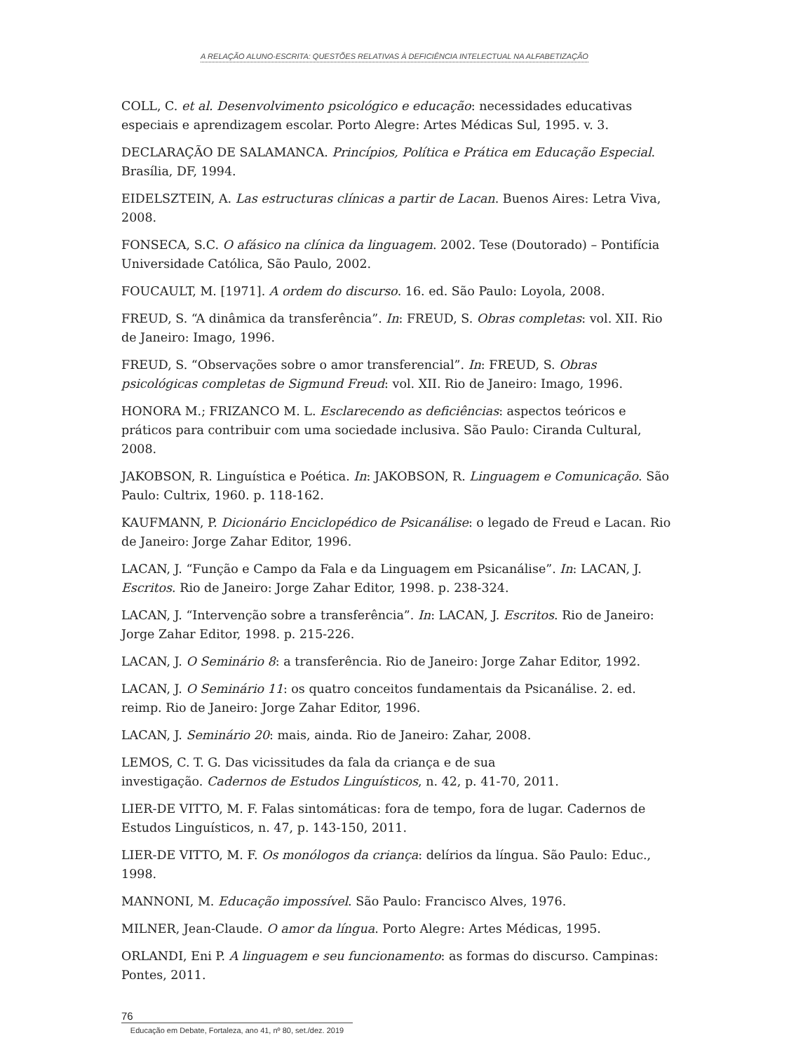A RELAÇÃO ALUNO-ESCRITA: QUESTÕES RELATIVAS À DEFICIÊNCIA INTELECTUAL NA ALFABETIZAÇÃO
COLL, C. et al. Desenvolvimento psicológico e educação: necessidades educativas especiais e aprendizagem escolar. Porto Alegre: Artes Médicas Sul, 1995. v. 3.
DECLARAÇÃO DE SALAMANCA. Princípios, Política e Prática em Educação Especial. Brasília, DF, 1994.
EIDELSZTEIN, A. Las estructuras clínicas a partir de Lacan. Buenos Aires: Letra Viva, 2008.
FONSECA, S.C. O afásico na clínica da linguagem. 2002. Tese (Doutorado) – Pontifícia Universidade Católica, São Paulo, 2002.
FOUCAULT, M. [1971]. A ordem do discurso. 16. ed. São Paulo: Loyola, 2008.
FREUD, S. “A dinâmica da transferência”. In: FREUD, S. Obras completas: vol. XII. Rio de Janeiro: Imago, 1996.
FREUD, S. “Observações sobre o amor transferencial”. In: FREUD, S. Obras psicológicas completas de Sigmund Freud: vol. XII. Rio de Janeiro: Imago, 1996.
HONORA M.; FRIZANCO M. L. Esclarecendo as deficiências: aspectos teóricos e práticos para contribuir com uma sociedade inclusiva. São Paulo: Ciranda Cultural, 2008.
JAKOBSON, R. Linguística e Poética. In: JAKOBSON, R. Linguagem e Comunicação. São Paulo: Cultrix, 1960. p. 118-162.
KAUFMANN, P. Dicionário Enciclopédico de Psicanálise: o legado de Freud e Lacan. Rio de Janeiro: Jorge Zahar Editor, 1996.
LACAN, J. “Função e Campo da Fala e da Linguagem em Psicanálise”. In: LACAN, J. Escritos. Rio de Janeiro: Jorge Zahar Editor, 1998. p. 238-324.
LACAN, J. “Intervenção sobre a transferência”. In: LACAN, J. Escritos. Rio de Janeiro: Jorge Zahar Editor, 1998. p. 215-226.
LACAN, J. O Seminário 8: a transferência. Rio de Janeiro: Jorge Zahar Editor, 1992.
LACAN, J. O Seminário 11: os quatro conceitos fundamentais da Psicanálise. 2. ed. reimp. Rio de Janeiro: Jorge Zahar Editor, 1996.
LACAN, J. Seminário 20: mais, ainda. Rio de Janeiro: Zahar, 2008.
LEMOS, C. T. G. Das vicissitudes da fala da criança e de sua
investigação. Cadernos de Estudos Linguísticos, n. 42, p. 41-70, 2011.
LIER-DE VITTO, M. F. Falas sintomáticas: fora de tempo, fora de lugar. Cadernos de Estudos Linguísticos, n. 47, p. 143-150, 2011.
LIER-DE VITTO, M. F. Os monólogos da criança: delírios da língua. São Paulo: Educ., 1998.
MANNONI, M. Educação impossível. São Paulo: Francisco Alves, 1976.
MILNER, Jean-Claude. O amor da língua. Porto Alegre: Artes Médicas, 1995.
ORLANDI, Eni P. A linguagem e seu funcionamento: as formas do discurso. Campinas: Pontes, 2011.
76 Educação em Debate, Fortaleza, ano 41, nº 80, set./dez. 2019